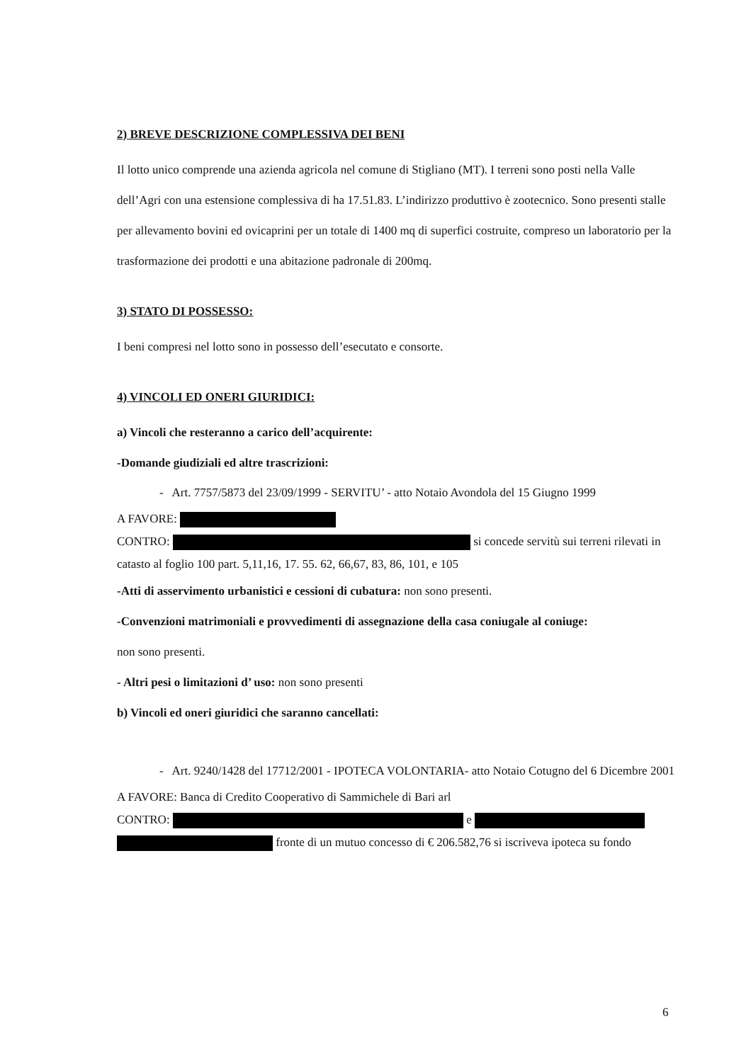2) BREVE DESCRIZIONE COMPLESSIVA DEI BENI
Il lotto unico comprende una azienda agricola nel comune di Stigliano (MT). I terreni sono posti nella Valle dell’Agri con una estensione complessiva di ha 17.51.83. L’indirizzo produttivo è zootecnico. Sono presenti stalle per allevamento bovini ed ovicaprini per un totale di 1400 mq di superfici costruite, compreso un laboratorio per la trasformazione dei prodotti e una abitazione padronale di 200mq.
3) STATO DI POSSESSO:
I beni compresi nel lotto sono in possesso dell’esecutato e consorte.
4) VINCOLI ED ONERI GIURIDICI:
a) Vincoli che resteranno a carico dell’acquirente:
-Domande giudiziali ed altre trascrizioni:
- Art. 7757/5873 del 23/09/1999 - SERVITU’ - atto Notaio Avondola del 15 Giugno 1999
A FAVORE:
CONTRO: si concede servitù sui terreni rilevati in catasto al foglio 100 part. 5,11,16, 17. 55. 62, 66,67, 83, 86, 101, e 105
-Atti di asservimento urbanistici e cessioni di cubatura: non sono presenti.
-Convenzioni matrimoniali e provvedimenti di assegnazione della casa coniugale al coniuge:
non sono presenti.
- Altri pesi o limitazioni d’ uso: non sono presenti
b) Vincoli ed oneri giuridici che saranno cancellati:
- Art. 9240/1428 del 17712/2001 - IPOTECA VOLONTARIA- atto Notaio Cotugno del 6 Dicembre 2001
A FAVORE: Banca di Credito Cooperativo di Sammichele di Bari arl
CONTRO: e
fronte di un mutuo concesso di € 206.582,76 si iscriveva ipoteca su fondo
6